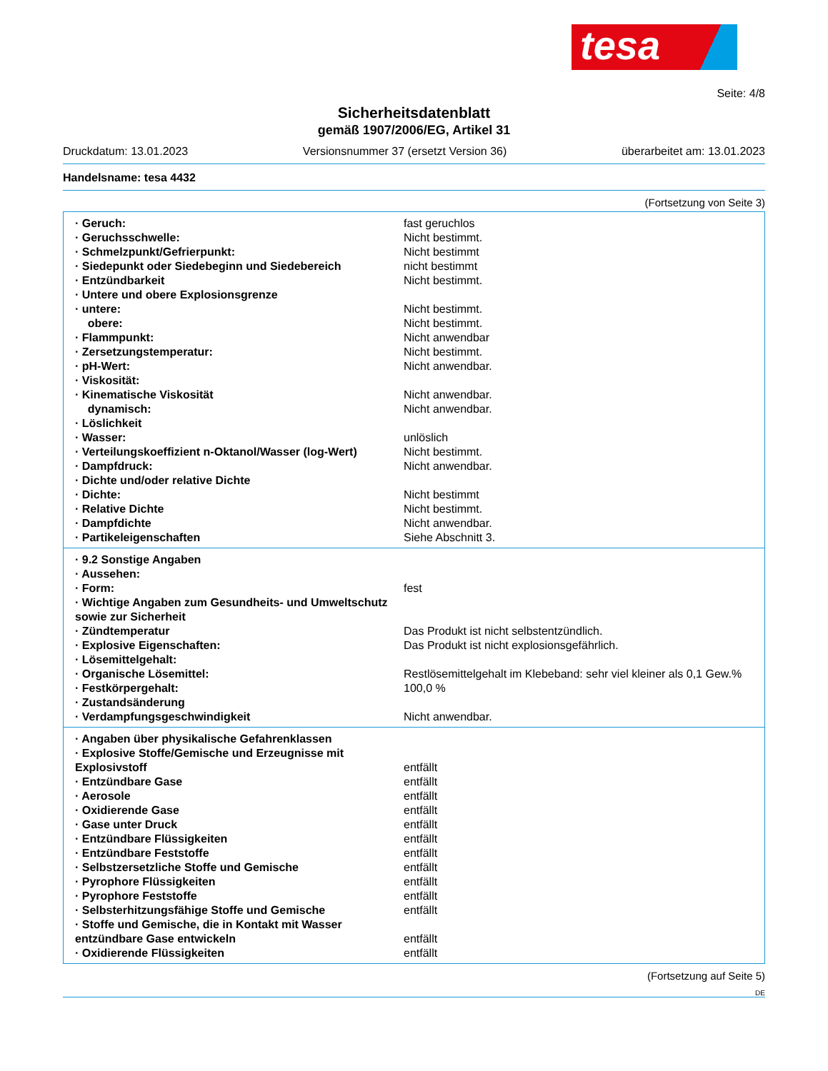tesa
Seite: 4/8
Sicherheitsdatenblatt
gemäß 1907/2006/EG, Artikel 31
Druckdatum: 13.01.2023 Versionsnummer 37 (ersetzt Version 36) überarbeitet am: 13.01.2023
Handelsname: tesa 4432
(Fortsetzung von Seite 3)
| · Geruch: | fast geruchlos |
| · Geruchsschwelle: | Nicht bestimmt. |
| · Schmelzpunkt/Gefrierpunkt: | Nicht bestimmt |
| · Siedepunkt oder Siedebeginn und Siedebereich | nicht bestimmt |
| · Entzündbarkeit | Nicht bestimmt. |
| · Untere und obere Explosionsgrenze | |
| · untere: | Nicht bestimmt. |
| obere: | Nicht bestimmt. |
| · Flammpunkt: | Nicht anwendbar |
| · Zersetzungstemperatur: | Nicht bestimmt. |
| · pH-Wert: | Nicht anwendbar. |
| · Viskosität: | |
| · Kinematische Viskosität | Nicht anwendbar. |
| dynamisch: | Nicht anwendbar. |
| · Löslichkeit | |
| · Wasser: | unlöslich |
| · Verteilungskoeffizient n-Oktanol/Wasser (log-Wert) | Nicht bestimmt. |
| · Dampfdruck: | Nicht anwendbar. |
| · Dichte und/oder relative Dichte | |
| · Dichte: | Nicht bestimmt |
| · Relative Dichte | Nicht bestimmt. |
| · Dampfdichte | Nicht anwendbar. |
| · Partikeleigenschaften | Siehe Abschnitt 3. |
| · 9.2 Sonstige Angaben | |
| · Aussehen: | |
| · Form: | fest |
| · Wichtige Angaben zum Gesundheits- und Umweltschutz sowie zur Sicherheit | |
| · Zündtemperatur | Das Produkt ist nicht selbstentzündlich. |
| · Explosive Eigenschaften: | Das Produkt ist nicht explosionsgefährlich. |
| · Lösemittelgehalt: | |
| · Organische Lösemittel: | Restlösemittelgehalt im Klebeband: sehr viel kleiner als 0,1 Gew.% |
| · Festkörpergehalt: | 100,0 % |
| · Zustandsänderung | |
| · Verdampfungsgeschwindigkeit | Nicht anwendbar. |
| · Angaben über physikalische Gefahrenklassen | |
| · Explosive Stoffe/Gemische und Erzeugnisse mit Explosivstoff | entfällt |
| · Entzündbare Gase | entfällt |
| · Aerosole | entfällt |
| · Oxidierende Gase | entfällt |
| · Gase unter Druck | entfällt |
| · Entzündbare Flüssigkeiten | entfällt |
| · Entzündbare Feststoffe | entfällt |
| · Selbstzersetzliche Stoffe und Gemische | entfällt |
| · Pyrophore Flüssigkeiten | entfällt |
| · Pyrophore Feststoffe | entfällt |
| · Selbsterhitzungsfähige Stoffe und Gemische | entfällt |
| · Stoffe und Gemische, die in Kontakt mit Wasser entzündbare Gase entwickeln | entfällt |
| · Oxidierende Flüssigkeiten | entfällt |
(Fortsetzung auf Seite 5)
DE